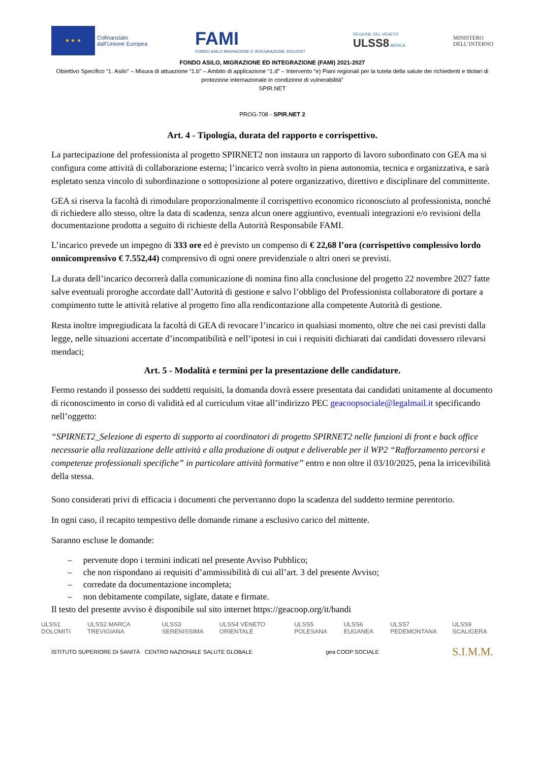★ ★ ★
Cofinanziato
dall’Unione Europea
FAMI
FONDO ASILO MIGRAZIONE E INTEGRAZIONE 2021/2027
REGIONE DEL VENETO
ULSS8 BERICA
MINISTERO
DELL’INTERNO
FONDO ASILO, MIGRAZIONE ED INTEGRAZIONE (FAMI) 2021-2027
Obiettivo Specifico “1. Asilo” – Misura di attuazione “1.b” – Ambito di applicazione “1.d” – Intervento “e) Piani regionali per la tutela della salute dei richiedenti e titolari di protezione internazionale in condizione di vulnerabilità”
SPIR.NET
PROG-708 - SPIR.NET 2
Art. 4 - Tipologia, durata del rapporto e corrispettivo.
La partecipazione del professionista al progetto SPIRNET2 non instaura un rapporto di lavoro subordinato con GEA ma si configura come attività di collaborazione esterna; l’incarico verrà svolto in piena autonomia, tecnica e organizzativa, e sarà espletato senza vincolo di subordinazione o sottoposizione al potere organizzativo, direttivo e disciplinare del committente.
GEA si riserva la facoltà di rimodulare proporzionalmente il corrispettivo economico riconosciuto al professionista, nonché di richiedere allo stesso, oltre la data di scadenza, senza alcun onere aggiuntivo, eventuali integrazioni e/o revisioni della documentazione prodotta a seguito di richieste della Autorità Responsabile FAMI.
L’incarico prevede un impegno di 333 ore ed è previsto un compenso di € 22,68 l’ora (corrispettivo complessivo lordo onnicomprensivo € 7.552,44) comprensivo di ogni onere previdenziale o altri oneri se previsti.
La durata dell’incarico decorrerà dalla comunicazione di nomina fino alla conclusione del progetto 22 novembre 2027 fatte salve eventuali proroghe accordate dall’Autorità di gestione e salvo l’obbligo del Professionista collaboratore di portare a compimento tutte le attività relative al progetto fino alla rendicontazione alla competente Autorità di gestione.
Resta inoltre impregiudicata la facoltà di GEA di revocare l’incarico in qualsiasi momento, oltre che nei casi previsti dalla legge, nelle situazioni accertate d’incompatibilità e nell’ipotesi in cui i requisiti dichiarati dai candidati dovessero rilevarsi mendaci;
Art. 5 - Modalità e termini per la presentazione delle candidature.
Fermo restando il possesso dei suddetti requisiti, la domanda dovrà essere presentata dai candidati unitamente al documento di riconoscimento in corso di validità ed al curriculum vitae all’indirizzo PEC geacoopsociale@legalmail.it specificando nell’oggetto:
“SPIRNET2_Selezione di esperto di supporto ai coordinatori di progetto SPIRNET2 nelle funzioni di front e back office necessarie alla realizzazione delle attività e alla produzione di output e deliverable per il WP2 “Rafforzamento percorsi e competenze professionali specifiche” in particolare attività formative” entro e non oltre il 03/10/2025, pena la irricevibilità della stessa.
Sono considerati privi di efficacia i documenti che perverranno dopo la scadenza del suddetto termine perentorio.
In ogni caso, il recapito tempestivo delle domande rimane a esclusivo carico del mittente.
Saranno escluse le domande:
– pervenute dopo i termini indicati nel presente Avviso Pubblico;
– che non rispondano ai requisiti d’ammissibilità di cui all’art. 3 del presente Avviso;
– corredate da documentazione incompleta;
– non debitamente compilate, siglate, datate e firmate.
Il testo del presente avviso è disponibile sul sito internet https://geacoop.org/it/bandi
ULSS1 DOLOMITI ULSS2 MARCA TREVIGIANA ULSS3 SERENISSIMA ULSS4 VENETO ORIENTALE ULSS5 POLESANA ULSS6 EUGANEA ULSS7 PEDEMONTANA ULSS9 SCALIGERA
ISTITUTO SUPERIORE DI SANITÀ CENTRO NAZIONALE SALUTE GLOBALE gea COOP SOCIALE S.I.M.M.